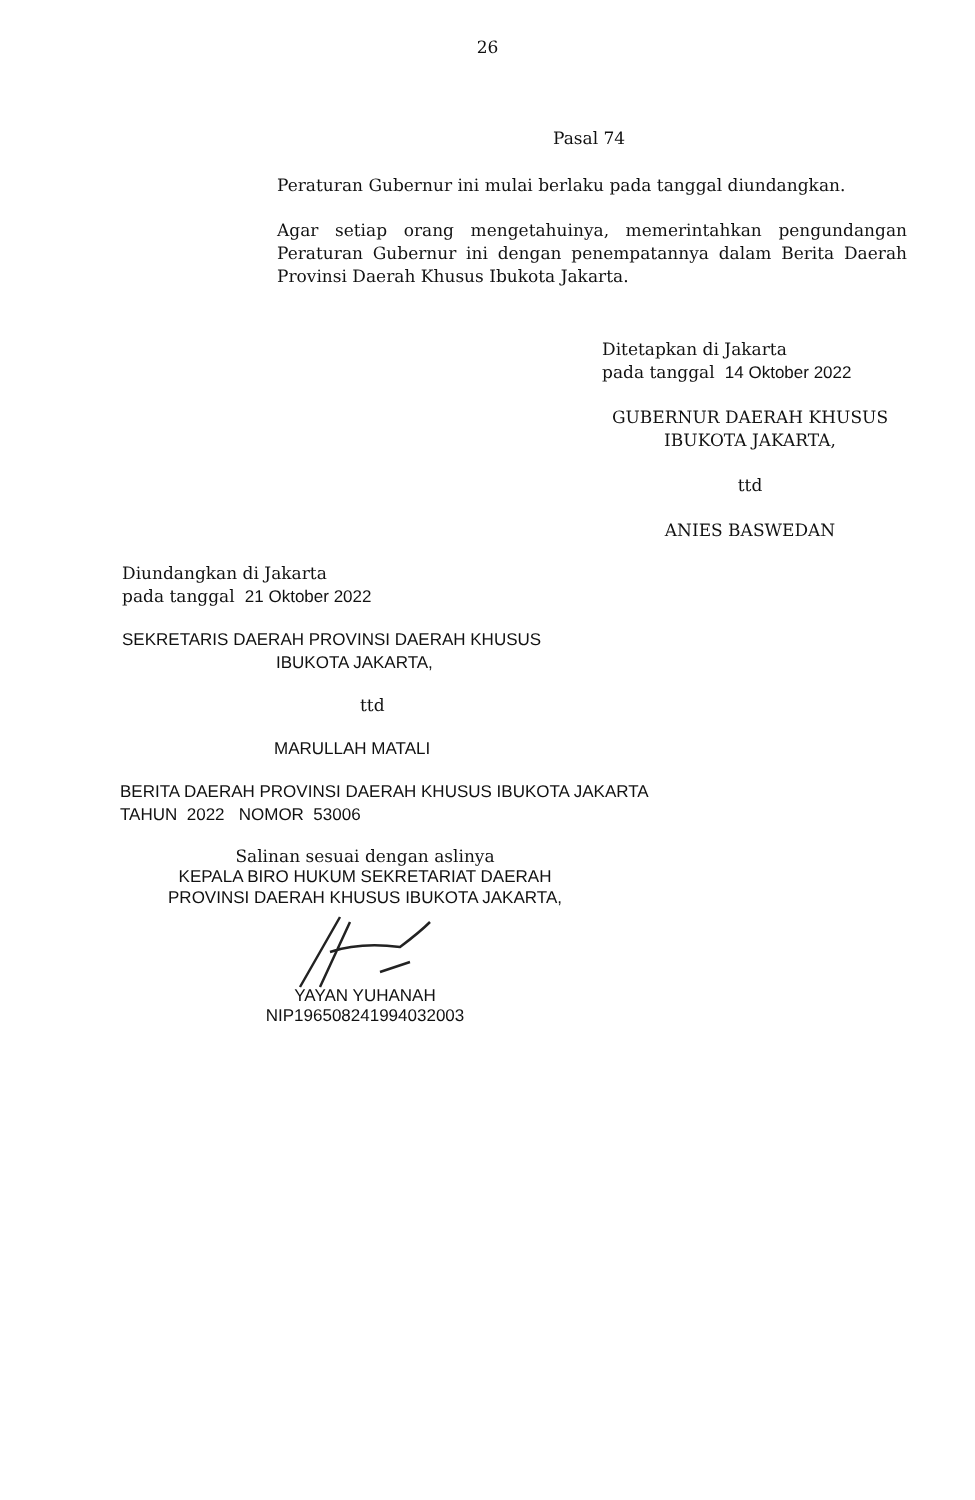26
Pasal 74
Peraturan Gubernur ini mulai berlaku pada tanggal diundangkan.
Agar setiap orang mengetahuinya, memerintahkan pengundangan Peraturan Gubernur ini dengan penempatannya dalam Berita Daerah Provinsi Daerah Khusus Ibukota Jakarta.
Ditetapkan di Jakarta
pada tanggal 14 Oktober 2022
GUBERNUR DAERAH KHUSUS
IBUKOTA JAKARTA,
ttd
ANIES BASWEDAN
Diundangkan di Jakarta
pada tanggal 21 Oktober 2022
SEKRETARIS DAERAH PROVINSI DAERAH KHUSUS
IBUKOTA JAKARTA,
ttd
MARULLAH MATALI
BERITA DAERAH PROVINSI DAERAH KHUSUS IBUKOTA JAKARTA
TAHUN 2022 NOMOR 53006
Salinan sesuai dengan aslinya
KEPALA BIRO HUKUM SEKRETARIAT DAERAH
PROVINSI DAERAH KHUSUS IBUKOTA JAKARTA,
YAYAN YUHANAH
NIP196508241994032003